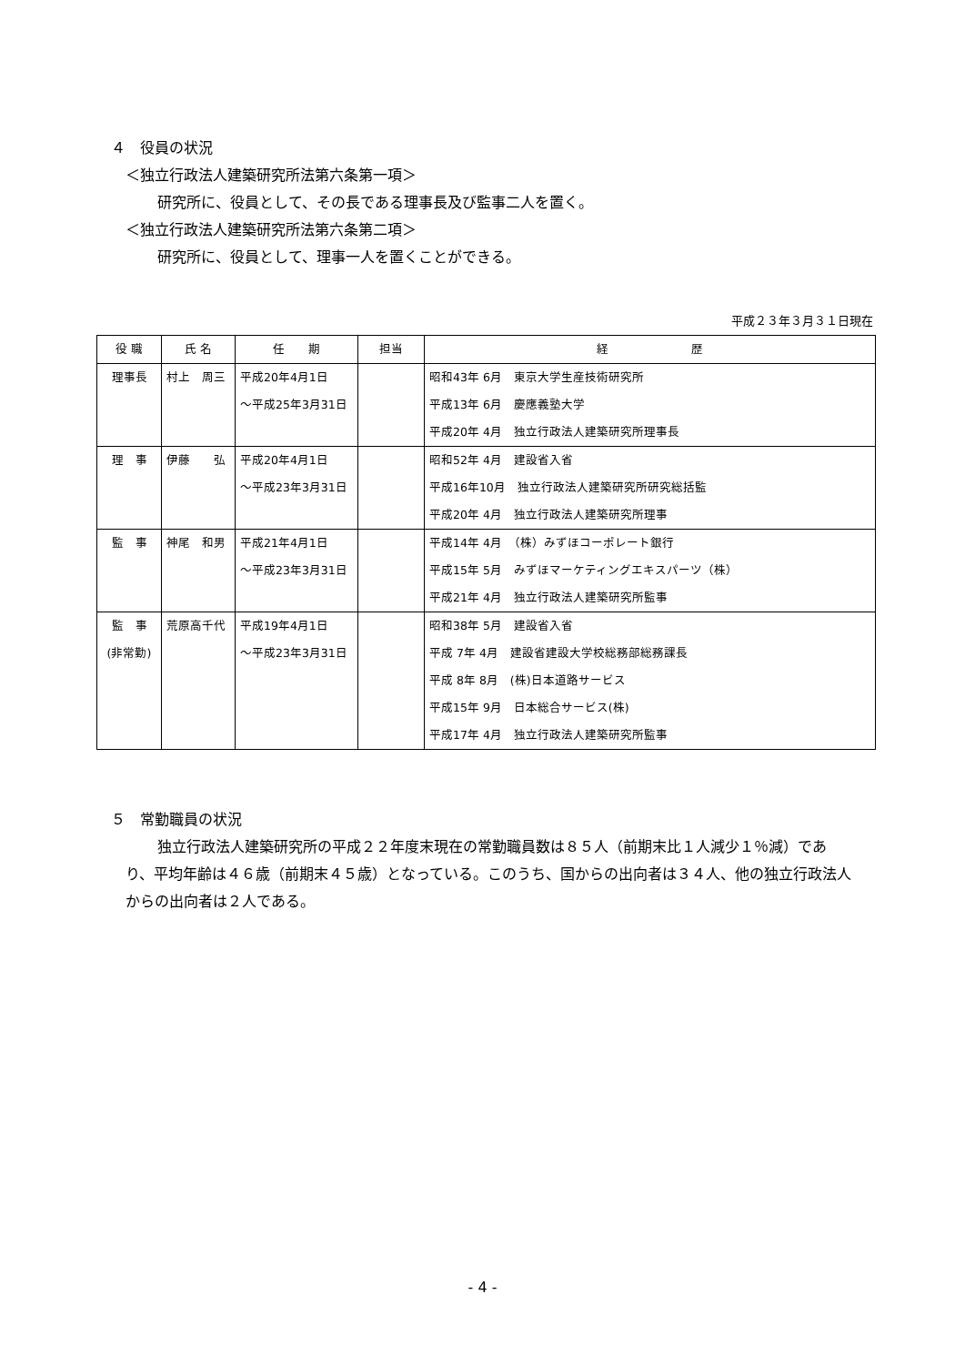４　役員の状況
＜独立行政法人建築研究所法第六条第一項＞
研究所に、役員として、その長である理事長及び監事二人を置く。
＜独立行政法人建築研究所法第六条第二項＞
研究所に、役員として、理事一人を置くことができる。
平成２３年３月３１日現在
| 役 職 | 氏 名 | 任 期 | 担当 | 経 歴 |
| --- | --- | --- | --- | --- |
| 理事長 | 村上 周三 | 平成20年4月1日 ～平成25年3月31日 | | 昭和43年 6月 東京大学生産技術研究所 平成13年 6月 慶應義塾大学 平成20年 4月 独立行政法人建築研究所理事長 |
| 理 事 | 伊藤 弘 | 平成20年4月1日 ～平成23年3月31日 | | 昭和52年 4月 建設省入省 平成16年10月 独立行政法人建築研究所研究総括監 平成20年 4月 独立行政法人建築研究所理事 |
| 監 事 | 神尾 和男 | 平成21年4月1日 ～平成23年3月31日 | | 平成14年 4月 （株）みずほコーポレート銀行 平成15年 5月 みずほマーケティングエキスパーツ（株） 平成21年 4月 独立行政法人建築研究所監事 |
| 監 事 (非常勤) | 荒原高千代 | 平成19年4月1日 ～平成23年3月31日 | | 昭和38年 5月 建設省入省 平成 7年 4月 建設省建設大学校総務部総務課長 平成 8年 8月 (株)日本道路サービス 平成15年 9月 日本総合サービス(株) 平成17年 4月 独立行政法人建築研究所監事 |
５　常勤職員の状況
独立行政法人建築研究所の平成２２年度末現在の常勤職員数は８５人（前期末比１人減少１％減）であり、平均年齢は４６歳（前期末４５歳）となっている。このうち、国からの出向者は３４人、他の独立行政法人からの出向者は２人である。
- 4 -